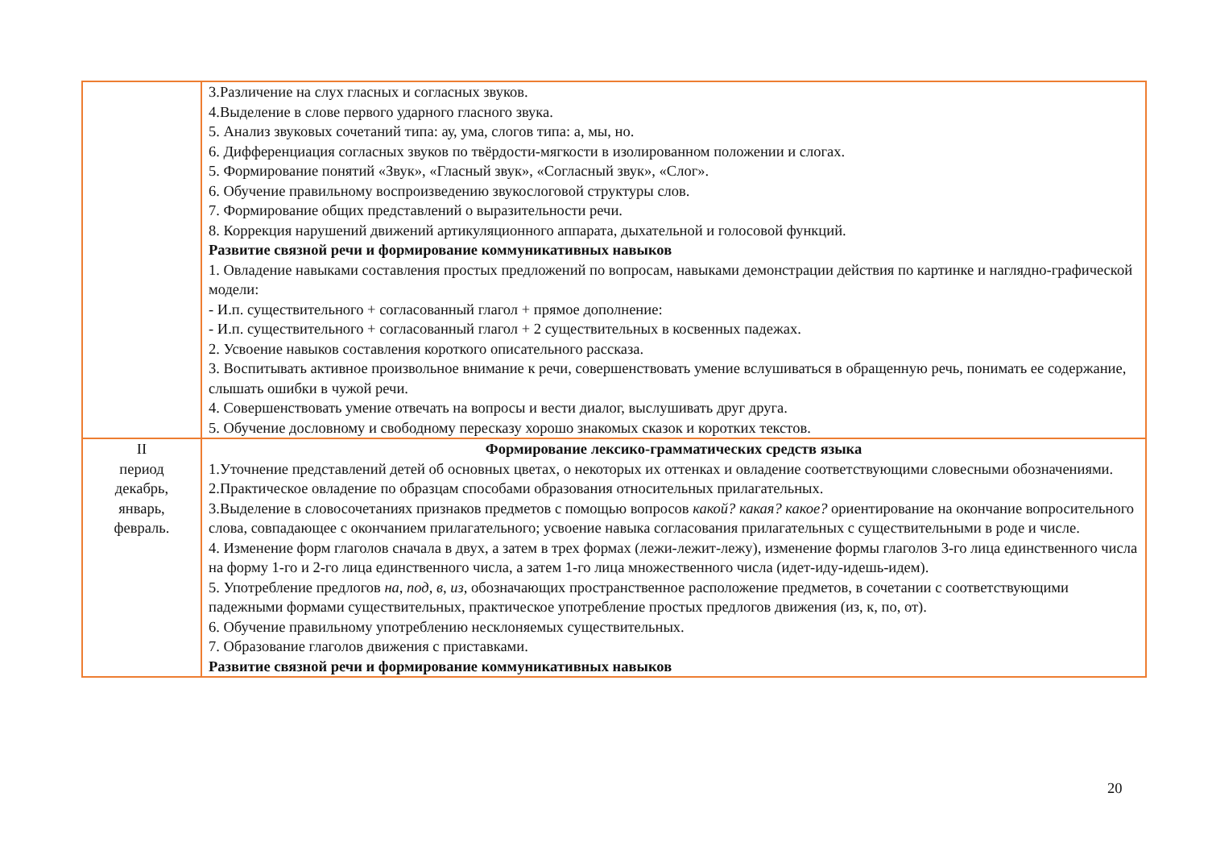| | 3.Различение на слух гласных и согласных звуков. 4.Выделение в слове первого ударного гласного звука. 5. Анализ звуковых сочетаний типа: ау, ума, слогов типа: а, мы, но. 6. Дифференциация согласных звуков по твёрдости-мягкости в изолированном положении и слогах. 5. Формирование понятий «Звук», «Гласный звук», «Согласный звук», «Слог». 6. Обучение правильному воспроизведению звукослоговой структуры слов. 7. Формирование общих представлений о выразительности речи. 8. Коррекция нарушений движений артикуляционного аппарата, дыхательной и голосовой функций. Развитие связной речи и формирование коммуникативных навыков 1. Овладение навыками составления простых предложений по вопросам, навыками демонстрации действия по картинке и наглядно-графической модели: - И.п. существительного + согласованный глагол + прямое дополнение: - И.п. существительного + согласованный глагол + 2 существительных в косвенных падежах. 2. Усвоение навыков составления короткого описательного рассказа. 3. Воспитывать активное произвольное внимание к речи, совершенствовать умение вслушиваться в обращенную речь, понимать ее содержание, слышать ошибки в чужой речи. 4. Совершенствовать умение отвечать на вопросы и вести диалог, выслушивать друг друга. 5. Обучение дословному и свободному пересказу хорошо знакомых сказок и коротких текстов. |
| II период декабрь, январь, февраль. | Формирование лексико-грамматических средств языка 1.Уточнение представлений детей об основных цветах, о некоторых их оттенках и овладение соответствующими словесными обозначениями. 2.Практическое овладение по образцам способами образования относительных прилагательных. 3.Выделение в словосочетаниях признаков предметов с помощью вопросов какой? какая? какое? ориентирование на окончание вопросительного слова, совпадающее с окончанием прилагательного; усвоение навыка согласования прилагательных с существительными в роде и числе. 4. Изменение форм глаголов сначала в двух, а затем в трех формах (лежи-лежит-лежу), изменение формы глаголов 3-го лица единственного числа на форму 1-го и 2-го лица единственного числа, а затем 1-го лица множественного числа (идет-иду-идешь-идем). 5. Употребление предлогов на, под, в, из, обозначающих пространственное расположение предметов, в сочетании с соответствующими падежными формами существительных, практическое употребление простых предлогов движения (из, к, по, от). 6. Обучение правильному употреблению несклоняемых существительных. 7. Образование глаголов движения с приставками. Развитие связной речи и формирование коммуникативных навыков |
20